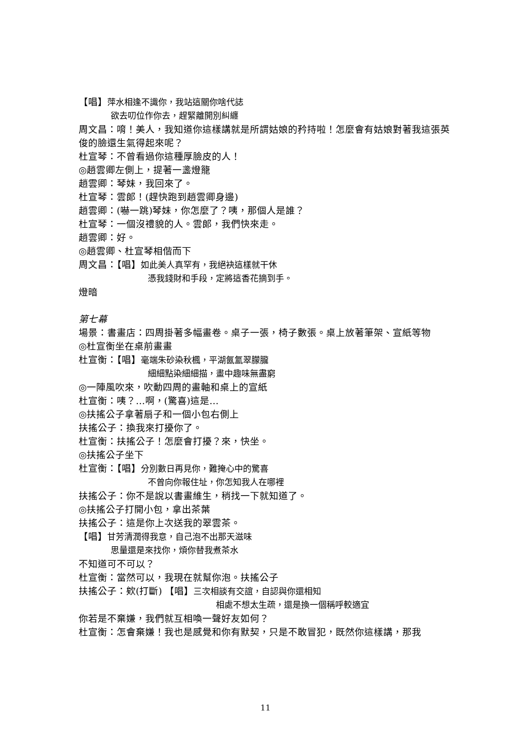【唱】萍水相逢不識你，我站這關你啥代誌
欲去叨位作你去，趕緊離開別糾纏
周文昌：唷！美人，我知道你這樣講就是所謂姑娘的矜持啦！怎麼會有姑娘對著我這張英俊的臉還生氣得起來呢？
杜宣琴：不曾看過你這種厚臉皮的人！
◎趙雲卿左側上，提著一盞燈籠
趙雲卿：琴妹，我回來了。
杜宣琴：雲郎！(趕快跑到趙雲卿身邊)
趙雲卿：(嚇一跳)琴妹，你怎麼了？咦，那個人是誰？
杜宣琴：一個沒禮貌的人。雲郎，我們快來走。
趙雲卿：好。
◎趙雲卿、杜宣琴相偕而下
周文昌：【唱】如此美人真罕有，我絕袂這樣就干休
憑我錢財和手段，定將這香花摘到手。
燈暗
第七幕
場景：書畫店：四周掛著多幅畫卷。桌子一張，椅子數張。桌上放著筆架、宣紙等物
◎杜宣衡坐在桌前畫畫
杜宣衡：【唱】毫端朱砂染秋楓，平湖氤氳翠朦朧
細細點染細細描，畫中趣味無盡窮
◎一陣風吹來，吹動四周的畫軸和桌上的宣紙
杜宣衡：咦？…啊，(驚喜)這是…
◎扶搖公子拿著扇子和一個小包右側上
扶搖公子：換我來打擾你了。
杜宣衡：扶搖公子！怎麼會打擾？來，快坐。
◎扶搖公子坐下
杜宣衡：【唱】分別數日再見你，難掩心中的驚喜
不曾向你報住址，你怎知我人在哪裡
扶搖公子：你不是說以書畫維生，稍找一下就知道了。
◎扶搖公子打開小包，拿出茶葉
扶搖公子：這是你上次送我的翠雲茶。
【唱】甘芳清潤得我意，自己泡不出那天滋味
思量還是來找你，煩你替我煮茶水
不知道可不可以？
杜宣衡：當然可以，我現在就幫你泡。扶搖公子
扶搖公子：欸(打斷) 【唱】三次相談有交誼，自認與你還相知
相處不想太生疏，還是換一個稱呼較適宜
你若是不棄嫌，我們就互相喚一聲好友如何？
杜宣衡：怎會棄嫌！我也是感覺和你有默契，只是不敢冒犯，既然你這樣講，那我
11